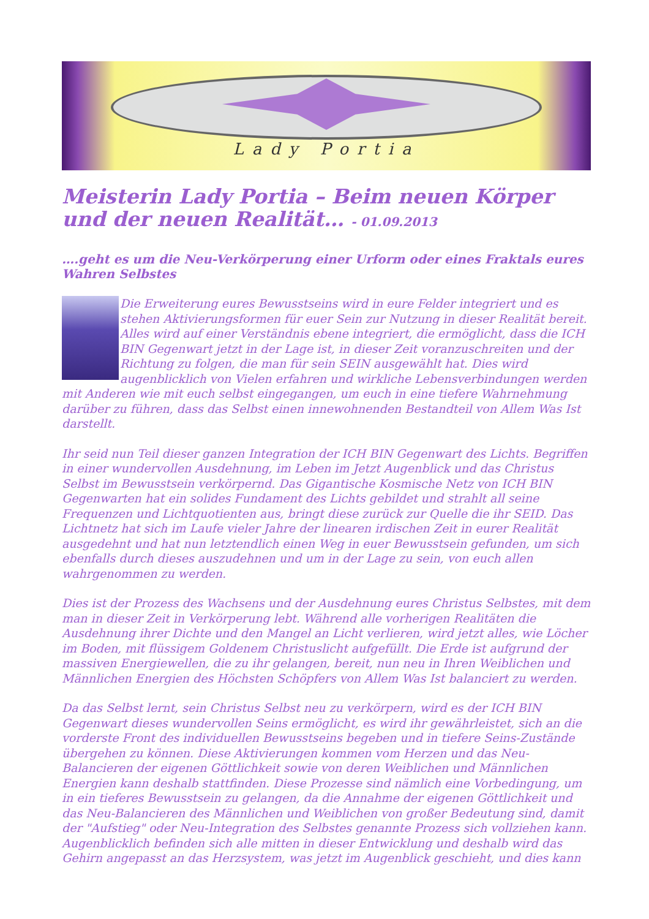Lady Portia
Meisterin Lady Portia – Beim neuen Körper und der neuen Realität… - 01.09.2013
….geht es um die Neu-Verkörperung einer Urform oder eines Fraktals eures Wahren Selbstes
Die Erweiterung eures Bewusstseins wird in eure Felder integriert und es stehen Aktivierungsformen für euer Sein zur Nutzung in dieser Realität bereit. Alles wird auf einer Verständnis ebene integriert, die ermöglicht, dass die ICH BIN Gegenwart jetzt in der Lage ist, in dieser Zeit voranzuschreiten und der Richtung zu folgen, die man für sein SEIN ausgewählt hat. Dies wird augenblicklich von Vielen erfahren und wirkliche Lebensverbindungen werden mit Anderen wie mit euch selbst eingegangen, um euch in eine tiefere Wahrnehmung darüber zu führen, dass das Selbst einen innewohnenden Bestandteil von Allem Was Ist darstellt.
Ihr seid nun Teil dieser ganzen Integration der ICH BIN Gegenwart des Lichts. Begriffen in einer wundervollen Ausdehnung, im Leben im Jetzt Augenblick und das Christus Selbst im Bewusstsein verkörpernd. Das Gigantische Kosmische Netz von ICH BIN Gegenwarten hat ein solides Fundament des Lichts gebildet und strahlt all seine Frequenzen und Lichtquotienten aus, bringt diese zurück zur Quelle die ihr SEID. Das Lichtnetz hat sich im Laufe vieler Jahre der linearen irdischen Zeit in eurer Realität ausgedehnt und hat nun letztendlich einen Weg in euer Bewusstsein gefunden, um sich ebenfalls durch dieses auszudehnen und um in der Lage zu sein, von euch allen wahrgenommen zu werden.
Dies ist der Prozess des Wachsens und der Ausdehnung eures Christus Selbstes, mit dem man in dieser Zeit in Verkörperung lebt. Während alle vorherigen Realitäten die Ausdehnung ihrer Dichte und den Mangel an Licht verlieren, wird jetzt alles, wie Löcher im Boden, mit flüssigem Goldenem Christuslicht aufgefüllt. Die Erde ist aufgrund der massiven Energiewellen, die zu ihr gelangen, bereit, nun neu in Ihren Weiblichen und Männlichen Energien des Höchsten Schöpfers von Allem Was Ist balanciert zu werden.
Da das Selbst lernt, sein Christus Selbst neu zu verkörpern, wird es der ICH BIN Gegenwart dieses wundervollen Seins ermöglicht, es wird ihr gewährleistet, sich an die vorderste Front des individuellen Bewusstseins begeben und in tiefere Seins-Zustände übergehen zu können. Diese Aktivierungen kommen vom Herzen und das Neu-Balancieren der eigenen Göttlichkeit sowie von deren Weiblichen und Männlichen Energien kann deshalb stattfinden. Diese Prozesse sind nämlich eine Vorbedingung, um in ein tieferes Bewusstsein zu gelangen, da die Annahme der eigenen Göttlichkeit und das Neu-Balancieren des Männlichen und Weiblichen von großer Bedeutung sind, damit der "Aufstieg" oder Neu-Integration des Selbstes genannte Prozess sich vollziehen kann. Augenblicklich befinden sich alle mitten in dieser Entwicklung und deshalb wird das Gehirn angepasst an das Herzsystem, was jetzt im Augenblick geschieht, und dies kann